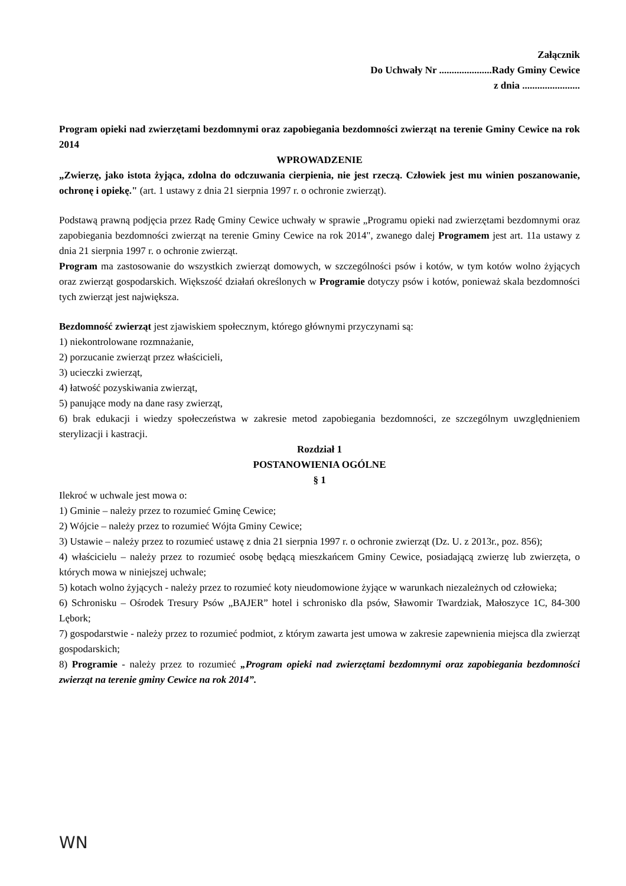Załącznik
Do Uchwały Nr .....................Rady Gminy Cewice
z dnia .......................
Program opieki nad zwierzętami bezdomnymi oraz zapobiegania bezdomności zwierząt na terenie Gminy Cewice na rok 2014
WPROWADZENIE
„Zwierzę, jako istota żyjąca, zdolna do odczuwania cierpienia, nie jest rzeczą. Człowiek jest mu winien poszanowanie, ochronę i opiekę." (art. 1 ustawy z dnia 21 sierpnia 1997 r. o ochronie zwierząt).
Podstawą prawną podjęcia przez Radę Gminy Cewice uchwały w sprawie „Programu opieki nad zwierzętami bezdomnymi oraz zapobiegania bezdomności zwierząt na terenie Gminy Cewice na rok 2014", zwanego dalej Programem jest art. 11a ustawy z dnia 21 sierpnia 1997 r. o ochronie zwierząt.
Program ma zastosowanie do wszystkich zwierząt domowych, w szczególności psów i kotów, w tym kotów wolno żyjących oraz zwierząt gospodarskich. Większość działań określonych w Programie dotyczy psów i kotów, ponieważ skala bezdomności tych zwierząt jest największa.
Bezdomność zwierząt jest zjawiskiem społecznym, którego głównymi przyczynami są:
1) niekontrolowane rozmnażanie,
2) porzucanie zwierząt przez właścicieli,
3) ucieczki zwierząt,
4) łatwość pozyskiwania zwierząt,
5) panujące mody na dane rasy zwierząt,
6) brak edukacji i wiedzy społeczeństwa w zakresie metod zapobiegania bezdomności, ze szczególnym uwzględnieniem sterylizacji i kastracji.
Rozdział 1
POSTANOWIENIA OGÓLNE
§ 1
Ilekroć w uchwale jest mowa o:
1) Gminie – należy przez to rozumieć Gminę Cewice;
2) Wójcie – należy przez to rozumieć Wójta Gminy Cewice;
3) Ustawie – należy przez to rozumieć ustawę z dnia 21 sierpnia 1997 r. o ochronie zwierząt (Dz. U. z 2013r., poz. 856);
4) właścicielu – należy przez to rozumieć osobę będącą mieszkańcem Gminy Cewice, posiadającą zwierzę lub zwierzęta, o których mowa w niniejszej uchwale;
5) kotach wolno żyjących - należy przez to rozumieć koty nieudomowione żyjące w warunkach niezależnych od człowieka;
6) Schronisku – Ośrodek Tresury Psów „BAJER” hotel i schronisko dla psów, Sławomir Twardziak, Małoszyce 1C, 84-300 Lębork;
7) gospodarstwie - należy przez to rozumieć podmiot, z którym zawarta jest umowa w zakresie zapewnienia miejsca dla zwierząt gospodarskich;
8) Programie - należy przez to rozumieć „Program opieki nad zwierzętami bezdomnymi oraz zapobiegania bezdomności zwierząt na terenie gminy Cewice na rok 2014”.
WN